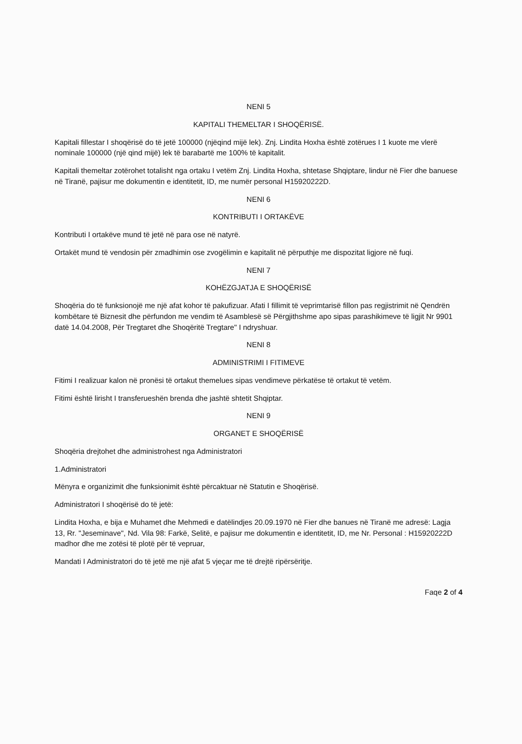NENI 5
KAPITALI THEMELTAR I SHOQËRISË.
Kapitali fillestar I shoqërisë do të jetë 100000 (njëqind mijë lek). Znj. Lindita Hoxha është zotërues I 1 kuote me vlerë nominale 100000 (një qind mijë) lek të barabartë me 100% të kapitalit.
Kapitali themeltar zotërohet totalisht nga ortaku I vetëm Znj. Lindita Hoxha, shtetase Shqiptare, lindur në Fier dhe banuese në Tiranë, pajisur me dokumentin e identitetit, ID, me numër personal H15920222D.
NENI 6
KONTRIBUTI I ORTAKËVE
Kontributi I ortakëve mund të jetë në para ose në natyrë.
Ortakët mund të vendosin për zmadhimin ose zvogëlimin e kapitalit në përputhje me dispozitat ligjore në fuqi.
NENI 7
KOHËZGJATJA E SHOQËRISË
Shoqëria do të funksionojë me një afat kohor të pakufizuar. Afati I fillimit të veprimtarisë fillon pas regjistrimit në Qendrën kombëtare të Biznesit dhe përfundon me vendim të Asamblesë së Përgjithshme apo sipas parashikimeve të ligjit Nr 9901 datë 14.04.2008, Për Tregtaret dhe Shoqëritë Tregtare" I ndryshuar.
NENI 8
ADMINISTRIMI I FITIMEVE
Fitimi I realizuar kalon në pronësi të ortakut themelues sipas vendimeve përkatëse të ortakut të vetëm.
Fitimi është lirisht I transferueshën brenda dhe jashtë shtetit Shqiptar.
NENI 9
ORGANET E SHOQËRISË
Shoqëria drejtohet dhe administrohest nga Administratori
1.Administratori
Mënyra e organizimit dhe funksionimit është përcaktuar në Statutin e Shoqërisë.
Administratori I shoqërisë do të jetë:
Lindita Hoxha, e bija e Muhamet dhe Mehmedi e datëlindjes 20.09.1970 në Fier dhe banues në Tiranë me adresë: Lagja 13, Rr. "Jeseminave", Nd. Vila 98: Farkë, Selitë, e pajisur me dokumentin e identitetit, ID, me Nr. Personal : H15920222D madhor dhe me zotësi të plotë për të vepruar,
Mandati I Administratori do të jetë me një afat 5 vjeçar me të drejtë ripërsëritje.
Faqe 2 of 4